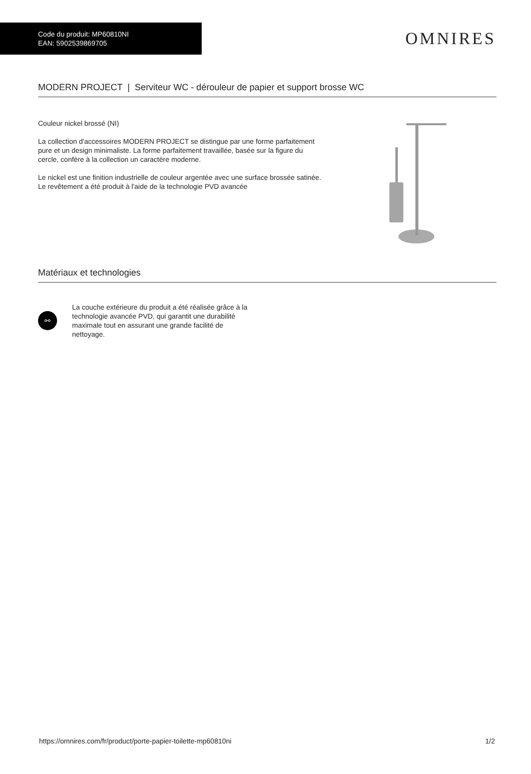Code du produit: MP60810NI
EAN: 5902539869705
OMNIRES
MODERN PROJECT | Serviteur WC - dérouleur de papier et support brosse WC
Couleur nickel brossé (NI)
La collection d'accessoires MODERN PROJECT se distingue par une forme parfaitement pure et un design minimaliste. La forme parfaitement travaillée, basée sur la figure du cercle, confère à la collection un caractère moderne.
Le nickel est une finition industrielle de couleur argentée avec une surface brossée satinée. Le revêtement a été produit à l'aide de la technologie PVD avancée
Matériaux et technologies
⚯
La couche extérieure du produit a été réalisée grâce à la technologie avancée PVD, qui garantit une durabilité maximale tout en assurant une grande facilité de nettoyage.
https://omnires.com/fr/product/porte-papier-toilette-mp60810ni 1/2